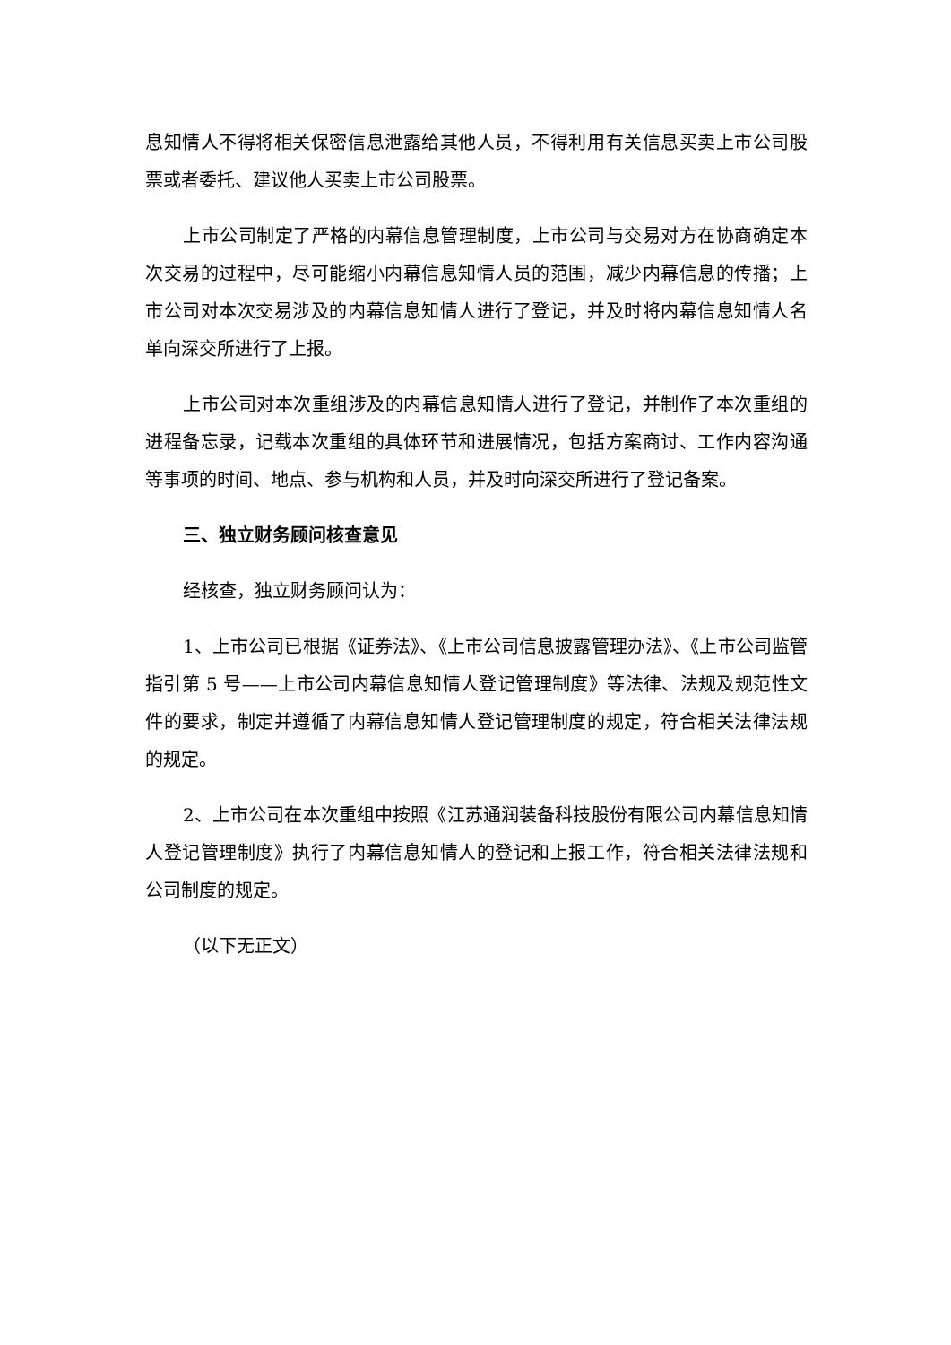息知情人不得将相关保密信息泄露给其他人员，不得利用有关信息买卖上市公司股票或者委托、建议他人买卖上市公司股票。
上市公司制定了严格的内幕信息管理制度，上市公司与交易对方在协商确定本次交易的过程中，尽可能缩小内幕信息知情人员的范围，减少内幕信息的传播；上市公司对本次交易涉及的内幕信息知情人进行了登记，并及时将内幕信息知情人名单向深交所进行了上报。
上市公司对本次重组涉及的内幕信息知情人进行了登记，并制作了本次重组的进程备忘录，记载本次重组的具体环节和进展情况，包括方案商讨、工作内容沟通等事项的时间、地点、参与机构和人员，并及时向深交所进行了登记备案。
三、独立财务顾问核查意见
经核查，独立财务顾问认为：
1、上市公司已根据《证券法》、《上市公司信息披露管理办法》、《上市公司监管指引第 5 号——上市公司内幕信息知情人登记管理制度》等法律、法规及规范性文件的要求，制定并遵循了内幕信息知情人登记管理制度的规定，符合相关法律法规的规定。
2、上市公司在本次重组中按照《江苏通润装备科技股份有限公司内幕信息知情人登记管理制度》执行了内幕信息知情人的登记和上报工作，符合相关法律法规和公司制度的规定。
（以下无正文）